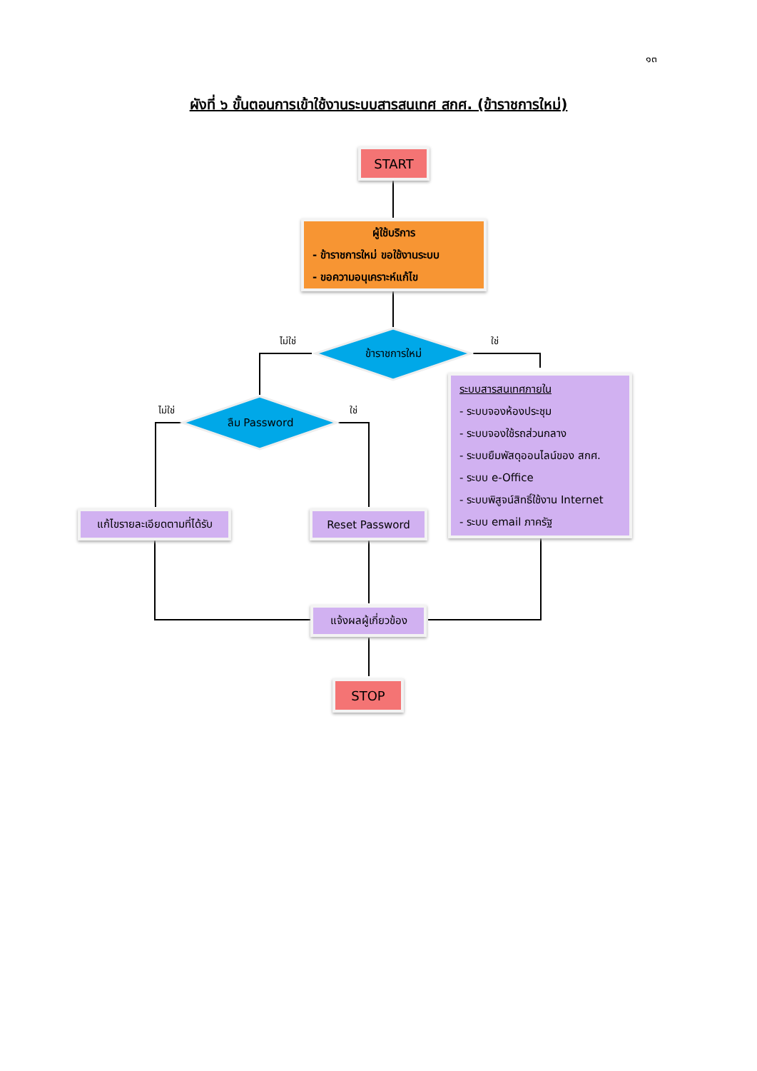๑๓
ผังที่ ๖ ขั้นตอนการเข้าใช้งานระบบสารสนเทศ สกศ. (ข้าราชการใหม่)
START
ผู้ใช้บริการ
- ข้าราชการใหม่ ขอใช้งานระบบ
- ขอความอนุเคราะห์แก้ไข
ข้าราชการใหม่
ไม่ใช่ ใช่
ลืม Password
ไม่ใช่ ใช่
ระบบสารสนเทศภายใน
- ระบบจองห้องประชุม
- ระบบจองใช้รถส่วนกลาง
- ระบบยืมพัสดุออนไลน์ของ สกศ.
- ระบบ e-Office
- ระบบพิสูจน์สิทธิ์ใช้งาน Internet
- ระบบ email ภาครัฐ
แก้ไขรายละเอียดตามที่ได้รับ
Reset Password
แจ้งผลผู้เกี่ยวข้อง
STOP